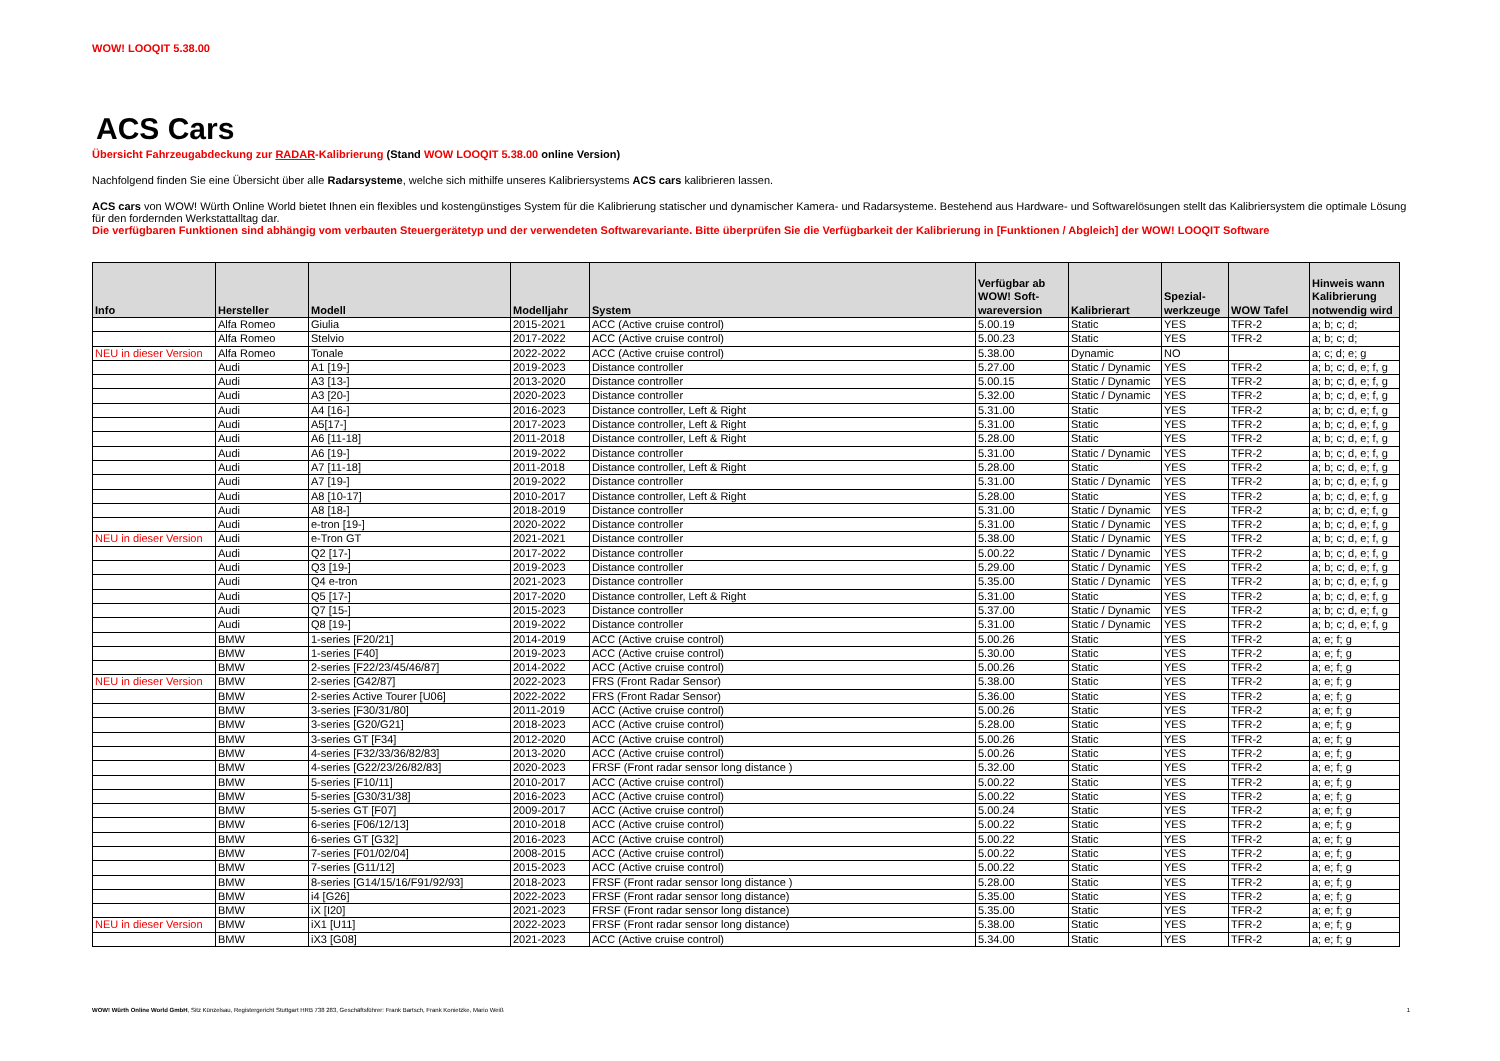WOW! LOOQIT 5.38.00
ACS Cars
Übersicht Fahrzeugabdeckung zur RADAR-Kalibrierung (Stand WOW LOOQIT 5.38.00 online Version)
Nachfolgend finden Sie eine Übersicht über alle Radarsysteme, welche sich mithilfe unseres Kalibriersystems ACS cars kalibrieren lassen.
ACS cars von WOW! Würth Online World bietet Ihnen ein flexibles und kostengünstiges System für die Kalibrierung statischer und dynamischer Kamera- und Radarsysteme. Bestehend aus Hardware- und Softwarelösungen stellt das Kalibriersystem die optimale Lösung für den fordernden Werkstattalltag dar.
Die verfügbaren Funktionen sind abhängig vom verbauten Steuergerätetyp und der verwendeten Softwarevariante. Bitte überprüfen Sie die Verfügbarkeit der Kalibrierung in [Funktionen / Abgleich] der WOW! LOOQIT Software
| Info | Hersteller | Modell | Modelljahr | System | Verfügbar ab WOW! Soft-wareversion | Kalibrierart | Spezial-werkzeuge | WOW Tafel | Hinweis wann Kalibrierung notwendig wird |
| --- | --- | --- | --- | --- | --- | --- | --- | --- | --- |
| | Alfa Romeo | Giulia | 2015-2021 | ACC (Active cruise control) | 5.00.19 | Static | YES | TFR-2 | a; b; c; d; |
| | Alfa Romeo | Stelvio | 2017-2022 | ACC (Active cruise control) | 5.00.23 | Static | YES | TFR-2 | a; b; c; d; |
| NEU in dieser Version | Alfa Romeo | Tonale | 2022-2022 | ACC (Active cruise control) | 5.38.00 | Dynamic | NO | | a; c; d; e; g |
| | Audi | A1 [19-] | 2019-2023 | Distance controller | 5.27.00 | Static / Dynamic | YES | TFR-2 | a; b; c; d, e; f, g |
| | Audi | A3 [13-] | 2013-2020 | Distance controller | 5.00.15 | Static / Dynamic | YES | TFR-2 | a; b; c; d, e; f, g |
| | Audi | A3 [20-] | 2020-2023 | Distance controller | 5.32.00 | Static / Dynamic | YES | TFR-2 | a; b; c; d, e; f, g |
| | Audi | A4 [16-] | 2016-2023 | Distance controller, Left & Right | 5.31.00 | Static | YES | TFR-2 | a; b; c; d, e; f, g |
| | Audi | A5[17-] | 2017-2023 | Distance controller, Left & Right | 5.31.00 | Static | YES | TFR-2 | a; b; c; d, e; f, g |
| | Audi | A6 [11-18] | 2011-2018 | Distance controller, Left & Right | 5.28.00 | Static | YES | TFR-2 | a; b; c; d, e; f, g |
| | Audi | A6 [19-] | 2019-2022 | Distance controller | 5.31.00 | Static / Dynamic | YES | TFR-2 | a; b; c; d, e; f, g |
| | Audi | A7 [11-18] | 2011-2018 | Distance controller, Left & Right | 5.28.00 | Static | YES | TFR-2 | a; b; c; d, e; f, g |
| | Audi | A7 [19-] | 2019-2022 | Distance controller | 5.31.00 | Static / Dynamic | YES | TFR-2 | a; b; c; d, e; f, g |
| | Audi | A8 [10-17] | 2010-2017 | Distance controller, Left & Right | 5.28.00 | Static | YES | TFR-2 | a; b; c; d, e; f, g |
| | Audi | A8 [18-] | 2018-2019 | Distance controller | 5.31.00 | Static / Dynamic | YES | TFR-2 | a; b; c; d, e; f, g |
| | Audi | e-tron [19-] | 2020-2022 | Distance controller | 5.31.00 | Static / Dynamic | YES | TFR-2 | a; b; c; d, e; f, g |
| NEU in dieser Version | Audi | e-Tron GT | 2021-2021 | Distance controller | 5.38.00 | Static / Dynamic | YES | TFR-2 | a; b; c; d, e; f, g |
| | Audi | Q2 [17-] | 2017-2022 | Distance controller | 5.00.22 | Static / Dynamic | YES | TFR-2 | a; b; c; d, e; f, g |
| | Audi | Q3 [19-] | 2019-2023 | Distance controller | 5.29.00 | Static / Dynamic | YES | TFR-2 | a; b; c; d, e; f, g |
| | Audi | Q4 e-tron | 2021-2023 | Distance controller | 5.35.00 | Static / Dynamic | YES | TFR-2 | a; b; c; d, e; f, g |
| | Audi | Q5 [17-] | 2017-2020 | Distance controller, Left & Right | 5.31.00 | Static | YES | TFR-2 | a; b; c; d, e; f, g |
| | Audi | Q7 [15-] | 2015-2023 | Distance controller | 5.37.00 | Static / Dynamic | YES | TFR-2 | a; b; c; d, e; f, g |
| | Audi | Q8 [19-] | 2019-2022 | Distance controller | 5.31.00 | Static / Dynamic | YES | TFR-2 | a; b; c; d, e; f, g |
| | BMW | 1-series [F20/21] | 2014-2019 | ACC (Active cruise control) | 5.00.26 | Static | YES | TFR-2 | a; e; f; g |
| | BMW | 1-series [F40] | 2019-2023 | ACC (Active cruise control) | 5.30.00 | Static | YES | TFR-2 | a; e; f; g |
| | BMW | 2-series [F22/23/45/46/87] | 2014-2022 | ACC (Active cruise control) | 5.00.26 | Static | YES | TFR-2 | a; e; f; g |
| NEU in dieser Version | BMW | 2-series [G42/87] | 2022-2023 | FRS (Front Radar Sensor) | 5.38.00 | Static | YES | TFR-2 | a; e; f; g |
| | BMW | 2-series Active Tourer [U06] | 2022-2022 | FRS (Front Radar Sensor) | 5.36.00 | Static | YES | TFR-2 | a; e; f; g |
| | BMW | 3-series [F30/31/80] | 2011-2019 | ACC (Active cruise control) | 5.00.26 | Static | YES | TFR-2 | a; e; f; g |
| | BMW | 3-series [G20/G21] | 2018-2023 | ACC (Active cruise control) | 5.28.00 | Static | YES | TFR-2 | a; e; f; g |
| | BMW | 3-series GT [F34] | 2012-2020 | ACC (Active cruise control) | 5.00.26 | Static | YES | TFR-2 | a; e; f; g |
| | BMW | 4-series [F32/33/36/82/83] | 2013-2020 | ACC (Active cruise control) | 5.00.26 | Static | YES | TFR-2 | a; e; f; g |
| | BMW | 4-series [G22/23/26/82/83] | 2020-2023 | FRSF (Front radar sensor long distance ) | 5.32.00 | Static | YES | TFR-2 | a; e; f; g |
| | BMW | 5-series [F10/11] | 2010-2017 | ACC (Active cruise control) | 5.00.22 | Static | YES | TFR-2 | a; e; f; g |
| | BMW | 5-series [G30/31/38] | 2016-2023 | ACC (Active cruise control) | 5.00.22 | Static | YES | TFR-2 | a; e; f; g |
| | BMW | 5-series GT [F07] | 2009-2017 | ACC (Active cruise control) | 5.00.24 | Static | YES | TFR-2 | a; e; f; g |
| | BMW | 6-series [F06/12/13] | 2010-2018 | ACC (Active cruise control) | 5.00.22 | Static | YES | TFR-2 | a; e; f; g |
| | BMW | 6-series GT [G32] | 2016-2023 | ACC (Active cruise control) | 5.00.22 | Static | YES | TFR-2 | a; e; f; g |
| | BMW | 7-series [F01/02/04] | 2008-2015 | ACC (Active cruise control) | 5.00.22 | Static | YES | TFR-2 | a; e; f; g |
| | BMW | 7-series [G11/12] | 2015-2023 | ACC (Active cruise control) | 5.00.22 | Static | YES | TFR-2 | a; e; f; g |
| | BMW | 8-series [G14/15/16/F91/92/93] | 2018-2023 | FRSF (Front radar sensor long distance ) | 5.28.00 | Static | YES | TFR-2 | a; e; f; g |
| | BMW | i4 [G26] | 2022-2023 | FRSF (Front radar sensor long distance) | 5.35.00 | Static | YES | TFR-2 | a; e; f; g |
| | BMW | iX [I20] | 2021-2023 | FRSF (Front radar sensor long distance) | 5.35.00 | Static | YES | TFR-2 | a; e; f; g |
| NEU in dieser Version | BMW | iX1 [U11] | 2022-2023 | FRSF (Front radar sensor long distance) | 5.38.00 | Static | YES | TFR-2 | a; e; f; g |
| | BMW | iX3 [G08] | 2021-2023 | ACC (Active cruise control) | 5.34.00 | Static | YES | TFR-2 | a; e; f; g |
WOW! Würth Online World GmbH, Sitz Künzelsau, Registergericht Stuttgart HRB 738 283, Geschäftsführer: Frank Bartsch, Frank Konietzke, Mario Weiß 1